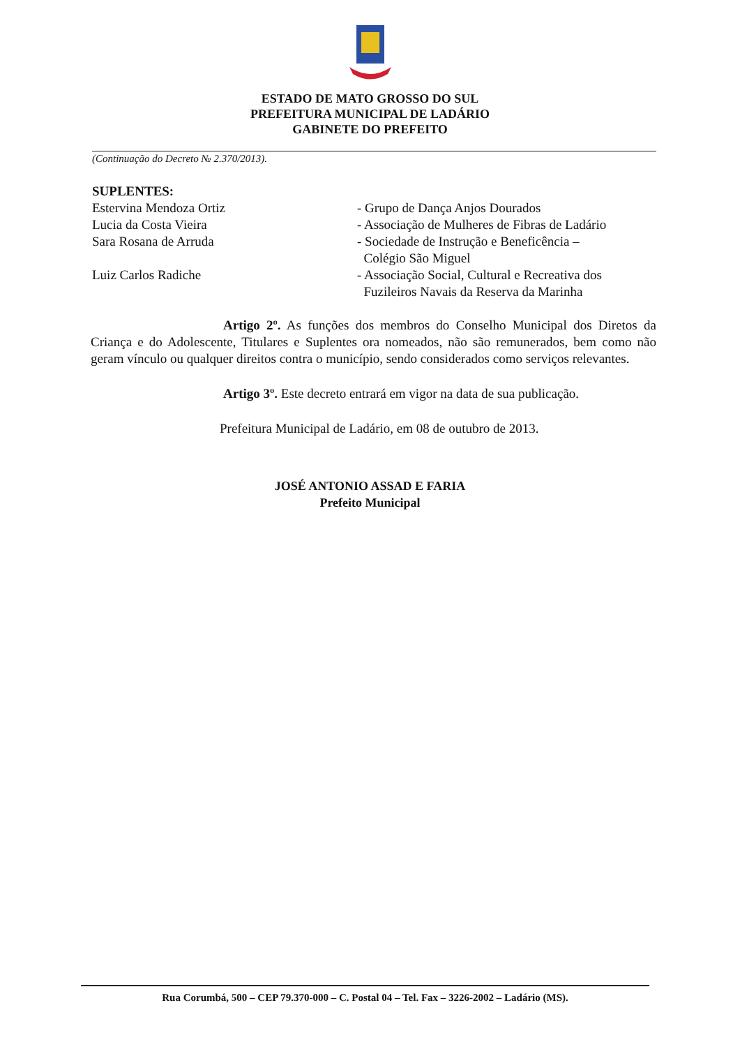ESTADO DE MATO GROSSO DO SUL
PREFEITURA MUNICIPAL DE LADÁRIO
GABINETE DO PREFEITO
(Continuação do Decreto № 2.370/2013).
SUPLENTES:
Estervina Mendoza Ortiz - Grupo de Dança Anjos Dourados
Lucia da Costa Vieira - Associação de Mulheres de Fibras de Ladário
Sara Rosana de Arruda - Sociedade de Instrução e Beneficência –
Colégio São Miguel
Luiz Carlos Radiche - Associação Social, Cultural e Recreativa dos
Fuzileiros Navais da Reserva da Marinha
Artigo 2º. As funções dos membros do Conselho Municipal dos Diretos da Criança e do Adolescente, Titulares e Suplentes ora nomeados, não são remunerados, bem como não geram vínculo ou qualquer direitos contra o município, sendo considerados como serviços relevantes.
Artigo 3º. Este decreto entrará em vigor na data de sua publicação.
Prefeitura Municipal de Ladário, em 08 de outubro de 2013.
JOSÉ ANTONIO ASSAD E FARIA
Prefeito Municipal
Rua Corumbá, 500 – CEP 79.370-000 – C. Postal 04 – Tel. Fax – 3226-2002 – Ladário (MS).